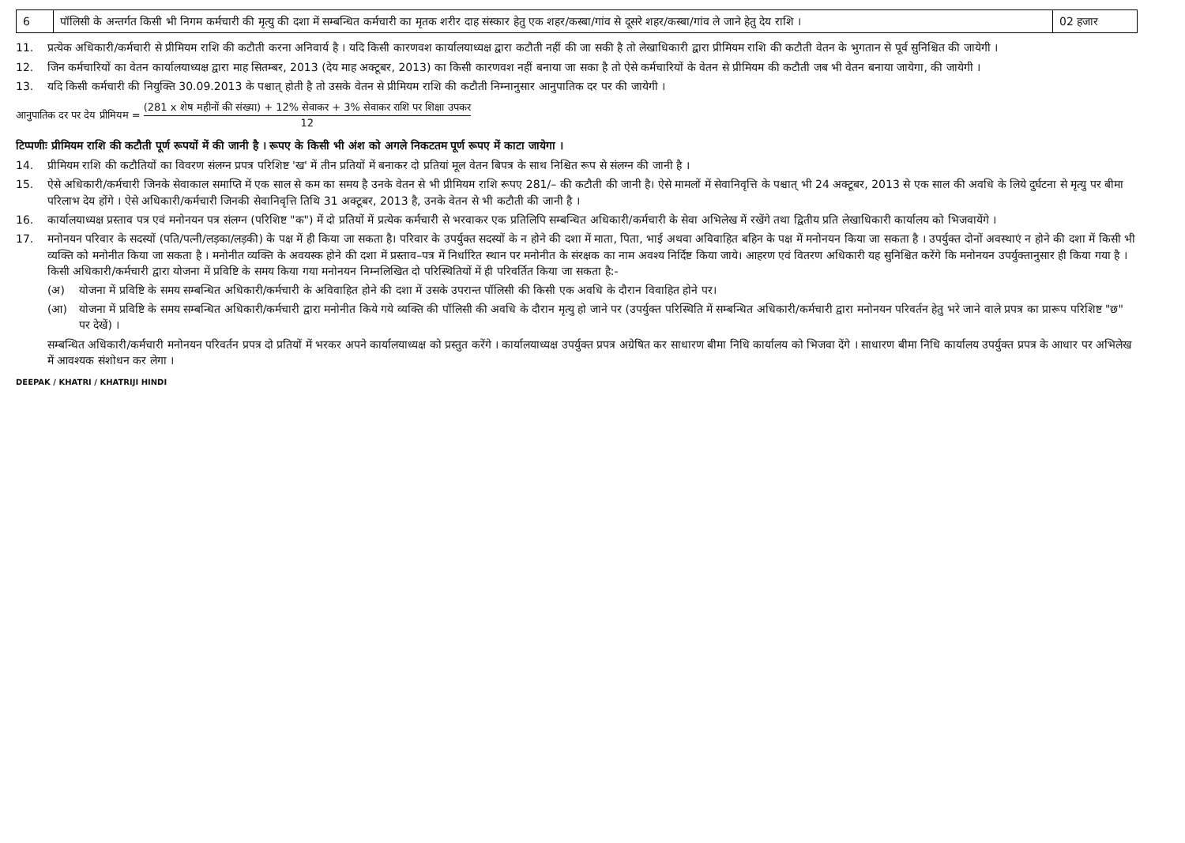| 6 | पॉलिसी के अन्तर्गत किसी भी निगम कर्मचारी की मृत्यु की दशा में सम्बन्धित कर्मचारी का मृतक शरीर दाह संस्कार हेतु एक शहर/कस्बा/गांव से दूसरे शहर/कस्बा/गांव ले जाने हेतु देय राशि । | 02 हजार |
11. प्रत्येक अधिकारी/कर्मचारी से प्रीमियम राशि की कटौती करना अनिवार्य है । यदि किसी कारणवश कार्यालयाध्यक्ष द्वारा कटौती नहीं की जा सकी है तो लेखाधिकारी द्वारा प्रीमियम राशि की कटौती वेतन के भुगतान से पूर्व सुनिश्चित की जायेगी ।
12. जिन कर्मचारियों का वेतन कार्यालयाध्यक्ष द्वारा माह सितम्बर, 2013 (देय माह अक्टूबर, 2013) का किसी कारणवश नहीं बनाया जा सका है तो ऐसे कर्मचारियों के वेतन से प्रीमियम की कटौती जब भी वेतन बनाया जायेगा, की जायेगी ।
13. यदि किसी कर्मचारी की नियुक्ति 30.09.2013 के पश्चात् होती है तो उसके वेतन से प्रीमियम राशि की कटौती निम्नानुसार आनुपातिक दर पर की जायेगी ।
आनुपातिक दर पर देय प्रीमियम = (281 x शेष महीनों की संख्या) + 12% सेवाकर + 3% सेवाकर राशि पर शिक्षा उपकर 12
टिप्पणीः प्रीमियम राशि की कटौती पूर्ण रूपयों में की जानी है । रूपए के किसी भी अंश को अगले निकटतम पूर्ण रूपए में काटा जायेगा ।
14. प्रीमियम राशि की कटौतियों का विवरण संलग्न प्रपत्र परिशिष्ट 'ख' में तीन प्रतियों में बनाकर दो प्रतियां मूल वेतन बिपत्र के साथ निश्चित रूप से संलग्न की जानी है ।
15. ऐसे अधिकारी/कर्मचारी जिनके सेवाकाल समाप्ति में एक साल से कम का समय है उनके वेतन से भी प्रीमियम राशि रूपए 281/– की कटौती की जानी है। ऐसे मामलों में सेवानिवृत्ति के पश्चात् भी 24 अक्टूबर, 2013 से एक साल की अवधि के लिये दुर्घटना से मृत्यु पर बीमा परिलाभ देय होंगे । ऐसे अधिकारी/कर्मचारी जिनकी सेवानिवृत्ति तिथि 31 अक्टूबर, 2013 है, उनके वेतन से भी कटौती की जानी है ।
16. कार्यालयाध्यक्ष प्रस्ताव पत्र एवं मनोनयन पत्र संलग्न (परिशिष्ट "क") में दो प्रतियों में प्रत्येक कर्मचारी से भरवाकर एक प्रतिलिपि सम्बन्धित अधिकारी/कर्मचारी के सेवा अभिलेख में रखेंगे तथा द्वितीय प्रति लेखाधिकारी कार्यालय को भिजवायेंगे ।
17. मनोनयन परिवार के सदस्यों (पति/पत्नी/लड़का/लड़की) के पक्ष में ही किया जा सकता है। परिवार के उपर्युक्त सदस्यों के न होने की दशा में माता, पिता, भाई अथवा अविवाहित बहिन के पक्ष में मनोनयन किया जा सकता है । उपर्युक्त दोनों अवस्थाएं न होने की दशा में किसी भी व्यक्ति को मनोनीत किया जा सकता है । मनोनीत व्यक्ति के अवयस्क होने की दशा में प्रस्ताव–पत्र में निर्धारित स्थान पर मनोनीत के संरक्षक का नाम अवश्य निर्दिष्ट किया जाये। आहरण एवं वितरण अधिकारी यह सुनिश्चित करेंगे कि मनोनयन उपर्युक्तानुसार ही किया गया है । किसी अधिकारी/कर्मचारी द्वारा योजना में प्रविष्टि के समय किया गया मनोनयन निम्नलिखित दो परिस्थितियों में ही परिवर्तित किया जा सकता है:-
(अ) योजना में प्रविष्टि के समय सम्बन्धित अधिकारी/कर्मचारी के अविवाहित होने की दशा में उसके उपरान्त पॉलिसी की किसी एक अवधि के दौरान विवाहित होने पर।
(आ) योजना में प्रविष्टि के समय सम्बन्धित अधिकारी/कर्मचारी द्वारा मनोनीत किये गये व्यक्ति की पॉलिसी की अवधि के दौरान मृत्यु हो जाने पर (उपर्युक्त परिस्थिति में सम्बन्धित अधिकारी/कर्मचारी द्वारा मनोनयन परिवर्तन हेतु भरे जाने वाले प्रपत्र का प्रारूप परिशिष्ट "छ" पर देखें) ।
सम्बन्धित अधिकारी/कर्मचारी मनोनयन परिवर्तन प्रपत्र दो प्रतियों में भरकर अपने कार्यालयाध्यक्ष को प्रस्तुत करेंगे । कार्यालयाध्यक्ष उपर्युक्त प्रपत्र अग्रेषित कर साधारण बीमा निधि कार्यालय को भिजवा देंगे । साधारण बीमा निधि कार्यालय उपर्युक्त प्रपत्र के आधार पर अभिलेख में आवश्यक संशोधन कर लेगा ।
DEEPAK / KHATRI / KHATRIJI HINDI